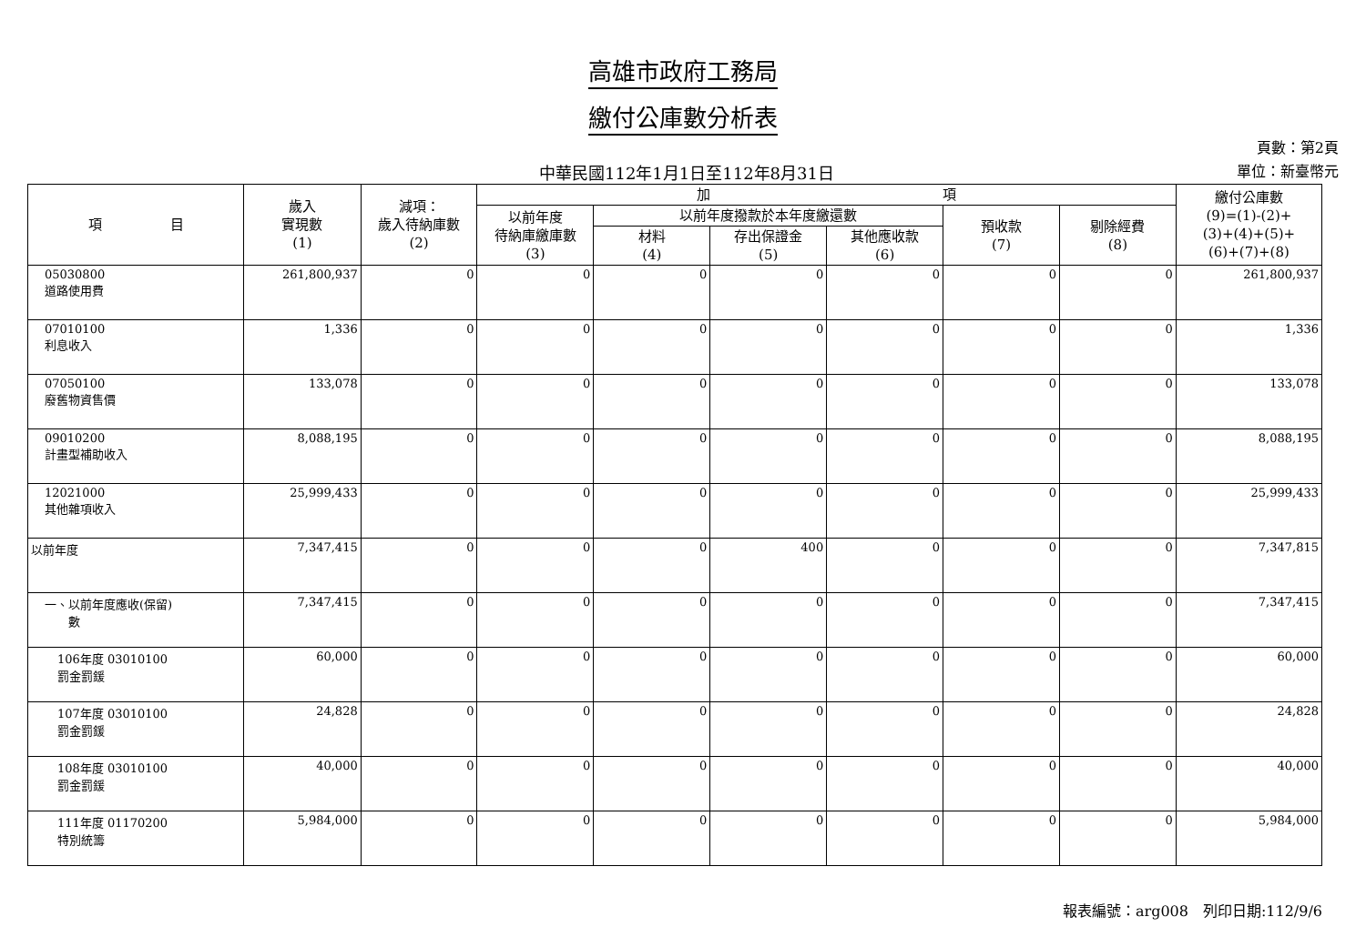高雄市政府工務局
繳付公庫數分析表
中華民國112年1月1日至112年8月31日
頁數：第2頁
單位：新臺幣元
| 項 目 | 歲入 實現數 (1) | 減項： 歲入待納庫數 (2) | 加 項 | | | | | | 繳付公庫數 (9)=(1)-(2)+ (3)+(4)+(5)+ (6)+(7)+(8) |
| --- | --- | --- | --- | --- | --- | --- | --- | --- | --- |
| | | | 以前年度 待納庫繳庫數 (3) | 以前年度撥款於本年度繳還數 | | | 預收款 (7) | 剔除經費 (8) | |
| | | | | 材料 (4) | 存出保證金 (5) | 其他應收款 (6) | | | |
| 05030800 道路使用費 | 261,800,937 | 0 | 0 | 0 | 0 | 0 | 0 | 0 | 261,800,937 |
| 07010100 利息收入 | 1,336 | 0 | 0 | 0 | 0 | 0 | 0 | 0 | 1,336 |
| 07050100 廢舊物資售價 | 133,078 | 0 | 0 | 0 | 0 | 0 | 0 | 0 | 133,078 |
| 09010200 計畫型補助收入 | 8,088,195 | 0 | 0 | 0 | 0 | 0 | 0 | 0 | 8,088,195 |
| 12021000 其他雜項收入 | 25,999,433 | 0 | 0 | 0 | 0 | 0 | 0 | 0 | 25,999,433 |
| 以前年度 | 7,347,415 | 0 | 0 | 0 | 400 | 0 | 0 | 0 | 7,347,815 |
| 一、以前年度應收(保留) 數 | 7,347,415 | 0 | 0 | 0 | 0 | 0 | 0 | 0 | 7,347,415 |
| 106年度 03010100 罰金罰鍰 | 60,000 | 0 | 0 | 0 | 0 | 0 | 0 | 0 | 60,000 |
| 107年度 03010100 罰金罰鍰 | 24,828 | 0 | 0 | 0 | 0 | 0 | 0 | 0 | 24,828 |
| 108年度 03010100 罰金罰鍰 | 40,000 | 0 | 0 | 0 | 0 | 0 | 0 | 0 | 40,000 |
| 111年度 01170200 特別統籌 | 5,984,000 | 0 | 0 | 0 | 0 | 0 | 0 | 0 | 5,984,000 |
報表編號：arg008　列印日期:112/9/6